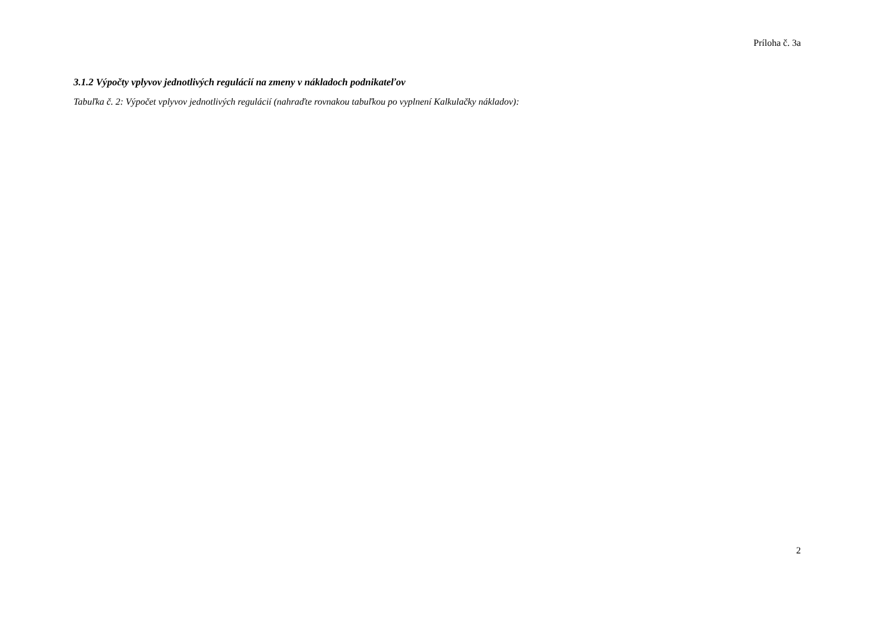Príloha č. 3a
3.1.2 Výpočty vplyvov jednotlivých regulácií na zmeny v nákladoch podnikateľov
Tabuľka č. 2: Výpočet vplyvov jednotlivých regulácií (nahraďte rovnakou tabuľkou po vyplnení Kalkulačky nákladov):
2